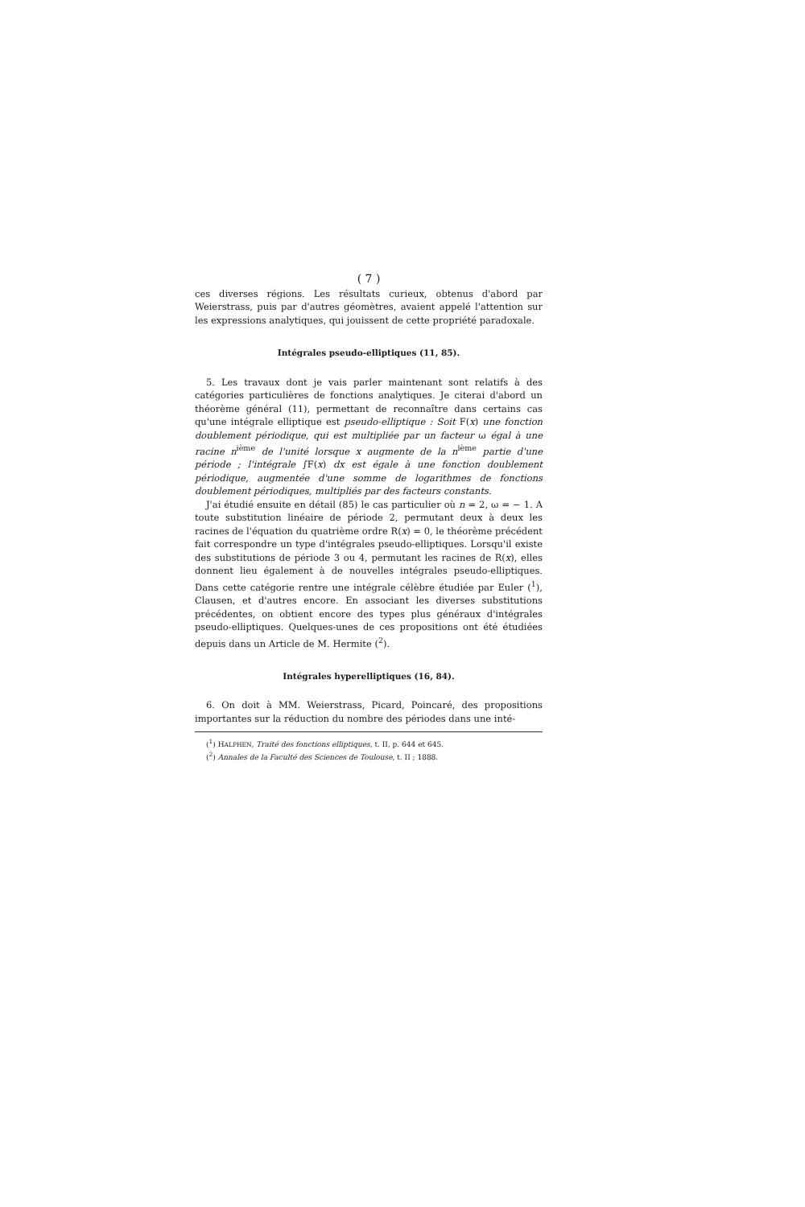( 7 )
ces diverses régions. Les résultats curieux, obtenus d'abord par Weierstrass, puis par d'autres géomètres, avaient appelé l'attention sur les expressions analytiques, qui jouissent de cette propriété paradoxale.
Intégrales pseudo-elliptiques (11, 85).
5. Les travaux dont je vais parler maintenant sont relatifs à des catégories particulières de fonctions analytiques. Je citerai d'abord un théorème général (11), permettant de reconnaître dans certains cas qu'une intégrale elliptique est pseudo-elliptique : Soit F(x) une fonction doublement périodique, qui est multipliée par un facteur ω égal à une racine n<sup>ième</sup> de l'unité lorsque x augmente de la n<sup>ième</sup> partie d'une période ; l'intégrale ∫F(x) dx est égale à une fonction doublement périodique, augmentée d'une somme de logarithmes de fonctions doublement périodiques, multipliés par des facteurs constants.
J'ai étudié ensuite en détail (85) le cas particulier où n = 2, ω = − 1. A toute substitution linéaire de période 2, permutant deux à deux les racines de l'équation du quatrième ordre R(x) = 0, le théorème précédent fait correspondre un type d'intégrales pseudo-elliptiques. Lorsqu'il existe des substitutions de période 3 ou 4, permutant les racines de R(x), elles donnent lieu également à de nouvelles intégrales pseudo-elliptiques. Dans cette catégorie rentre une intégrale célèbre étudiée par Euler (<sup>1</sup>), Clausen, et d'autres encore. En associant les diverses substitutions précédentes, on obtient encore des types plus généraux d'intégrales pseudo-elliptiques. Quelques-unes de ces propositions ont été étudiées depuis dans un Article de M. Hermite (<sup>2</sup>).
Intégrales hyperelliptiques (16, 84).
6. On doit à MM. Weierstrass, Picard, Poincaré, des propositions importantes sur la réduction du nombre des périodes dans une inté-
(<sup>1</sup>) HALPHEN, Traité des fonctions elliptiques, t. II, p. 644 et 645.
(<sup>2</sup>) Annales de la Faculté des Sciences de Toulouse, t. II ; 1888.